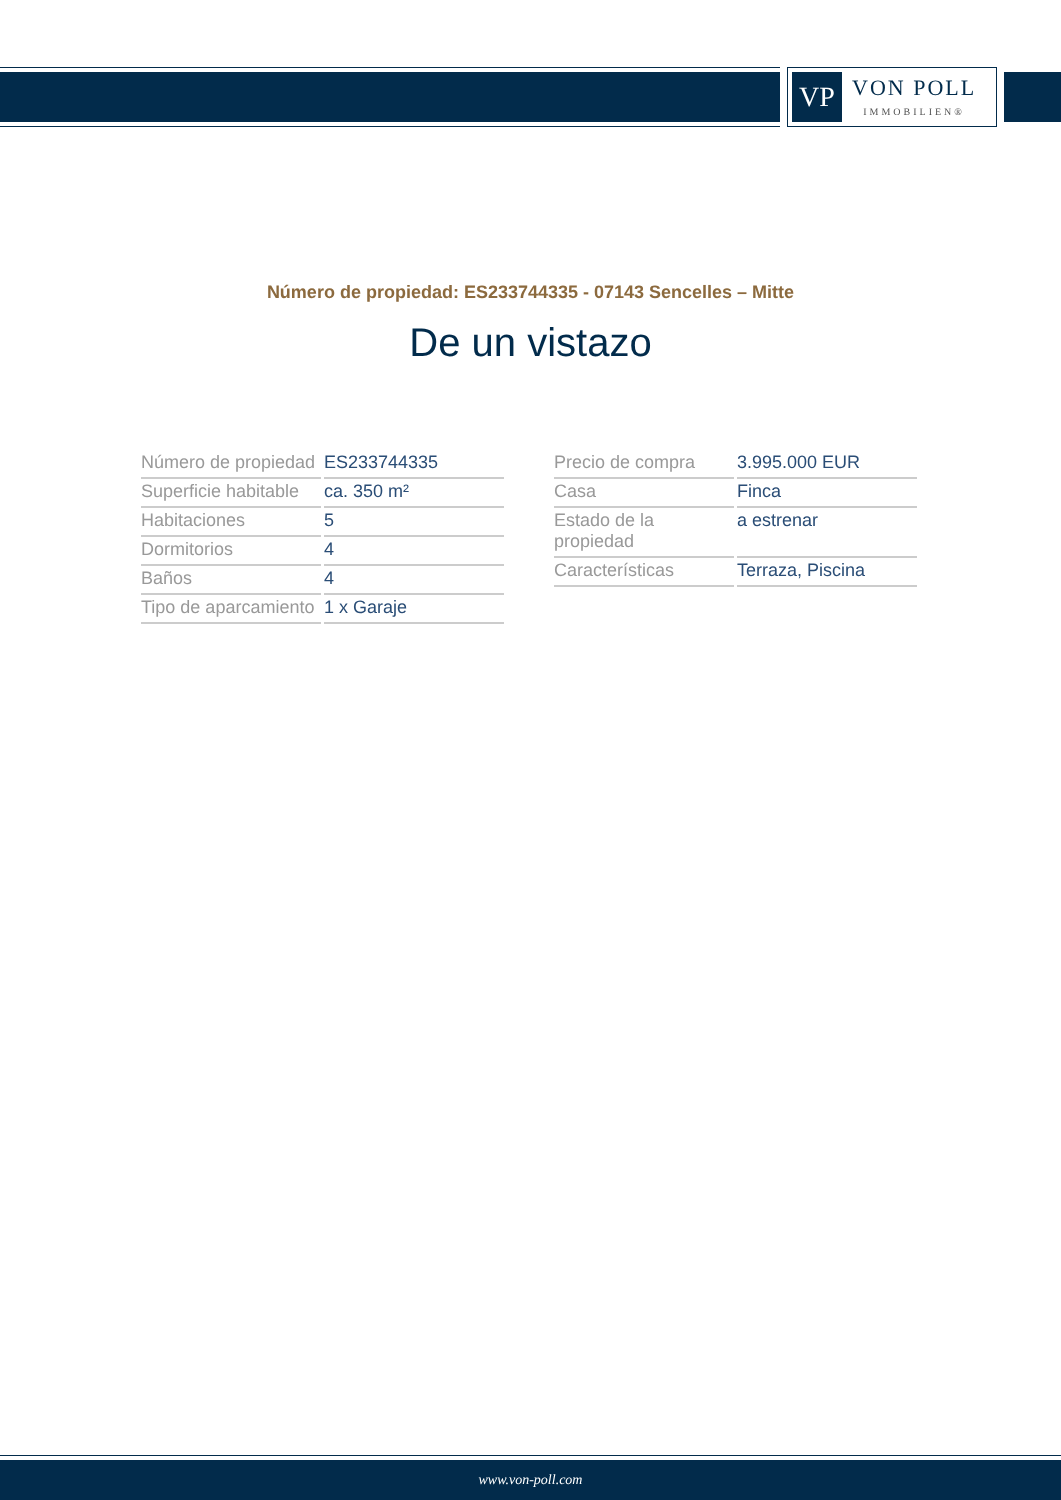VP
VON POLL
IMMOBILIEN®
Número de propiedad: ES233744335 - 07143 Sencelles – Mitte
De un vistazo
| Número de propiedad | ES233744335 |
| Superficie habitable | ca. 350 m² |
| Habitaciones | 5 |
| Dormitorios | 4 |
| Baños | 4 |
| Tipo de aparcamiento | 1 x Garaje |
| Precio de compra | 3.995.000 EUR |
| Casa | Finca |
| Estado de la propiedad | a estrenar |
| Características | Terraza, Piscina |
www.von-poll.com